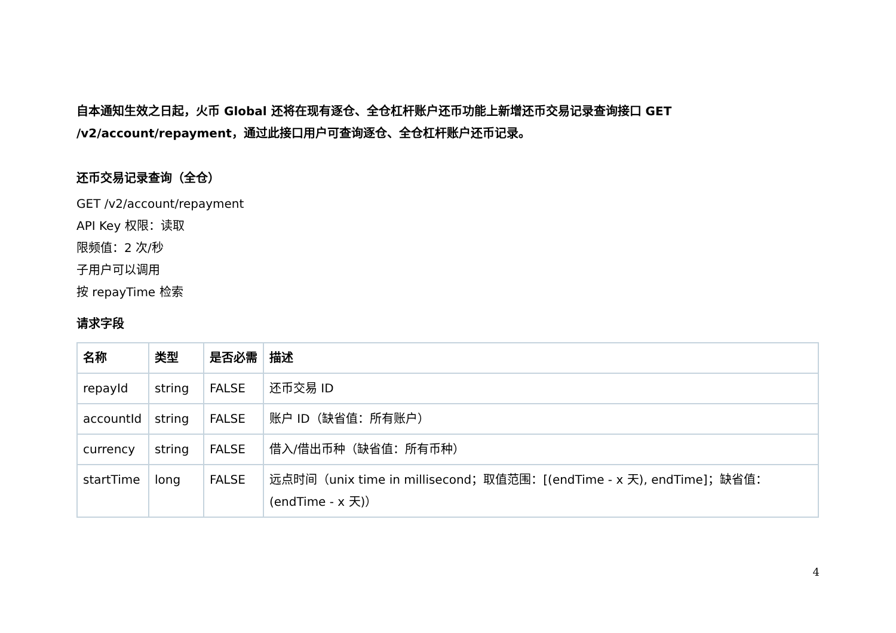自本通知生效之日起，火币 Global 还将在现有逐仓、全仓杠杆账户还币功能上新增还币交易记录查询接口 GET /v2/account/repayment，通过此接口用户可查询逐仓、全仓杠杆账户还币记录。
还币交易记录查询（全仓）
GET /v2/account/repayment
API Key 权限：读取
限频值：2 次/秒
子用户可以调用
按 repayTime 检索
请求字段
| 名称 | 类型 | 是否必需 | 描述 |
| --- | --- | --- | --- |
| repayId | string | FALSE | 还币交易 ID |
| accountId | string | FALSE | 账户 ID（缺省值：所有账户） |
| currency | string | FALSE | 借入/借出币种（缺省值：所有币种） |
| startTime | long | FALSE | 远点时间（unix time in millisecond；取值范围：[(endTime - x 天), endTime]；缺省值：(endTime - x 天)） |
4